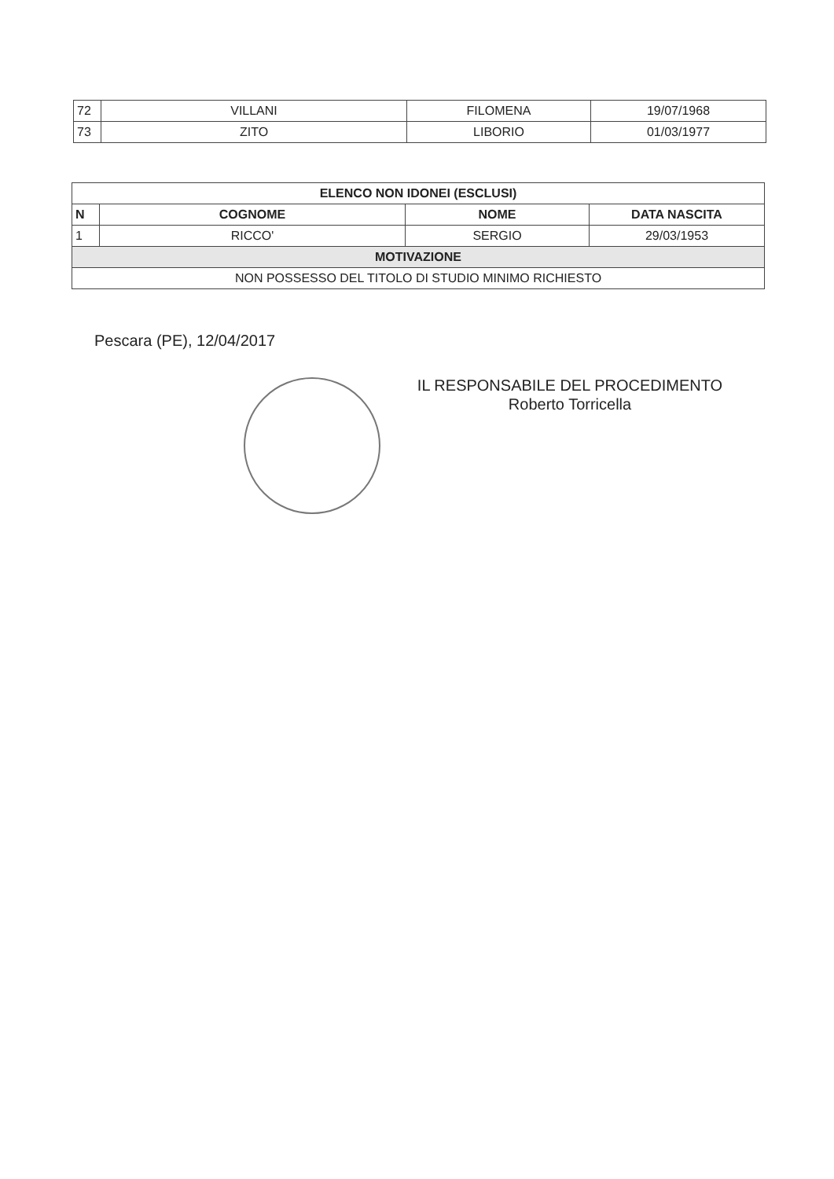| 72 | VILLANI | FILOMENA | 19/07/1968 |
| 73 | ZITO | LIBORIO | 01/03/1977 |
| ELENCO NON IDONEI (ESCLUSI) | | | |
| --- | --- | --- | --- |
| N | COGNOME | NOME | DATA NASCITA |
| 1 | RICCO' | SERGIO | 29/03/1953 |
| MOTIVAZIONE | | | |
| NON POSSESSO DEL TITOLO DI STUDIO MINIMO RICHIESTO | | | |
Pescara (PE), 12/04/2017
IL RESPONSABILE DEL PROCEDIMENTO
Roberto Torricella